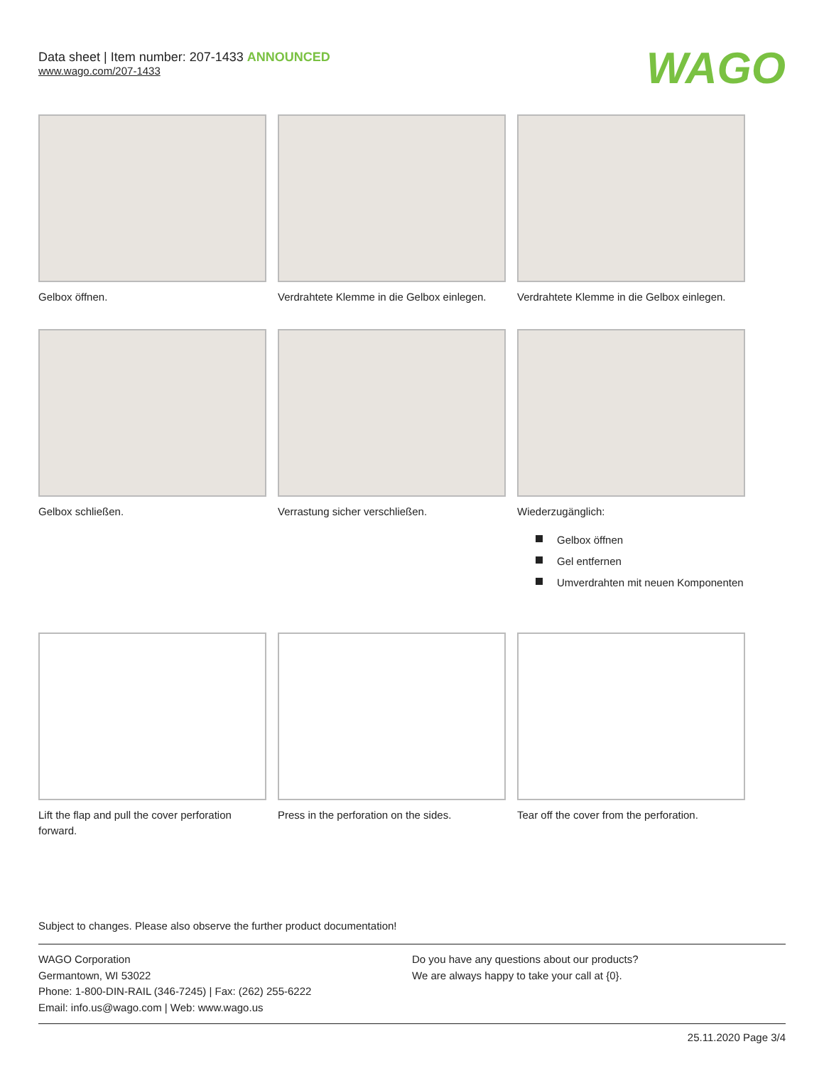Data sheet | Item number: 207-1433 ANNOUNCED
www.wago.com/207-1433
WAGO
Gelbox öffnen. Verdrahtete Klemme in die Gelbox einlegen.
Verdrahtete Klemme in die Gelbox einlegen.
Gelbox schließen. Verrastung sicher verschließen. Wiederzugänglich:
Gelbox öffnen
Gel entfernen
Umverdrahten mit neuen Komponenten
Lift the flap and pull the cover perforation forward.
Press in the perforation on the sides.
Tear off the cover from the perforation.
Subject to changes. Please also observe the further product documentation!
WAGO Corporation
Germantown, WI 53022
Phone: 1-800-DIN-RAIL (346-7245) | Fax: (262) 255-6222
Email: info.us@wago.com | Web: www.wago.us
Do you have any questions about our products?
We are always happy to take your call at {0}.
25.11.2020 Page 3/4